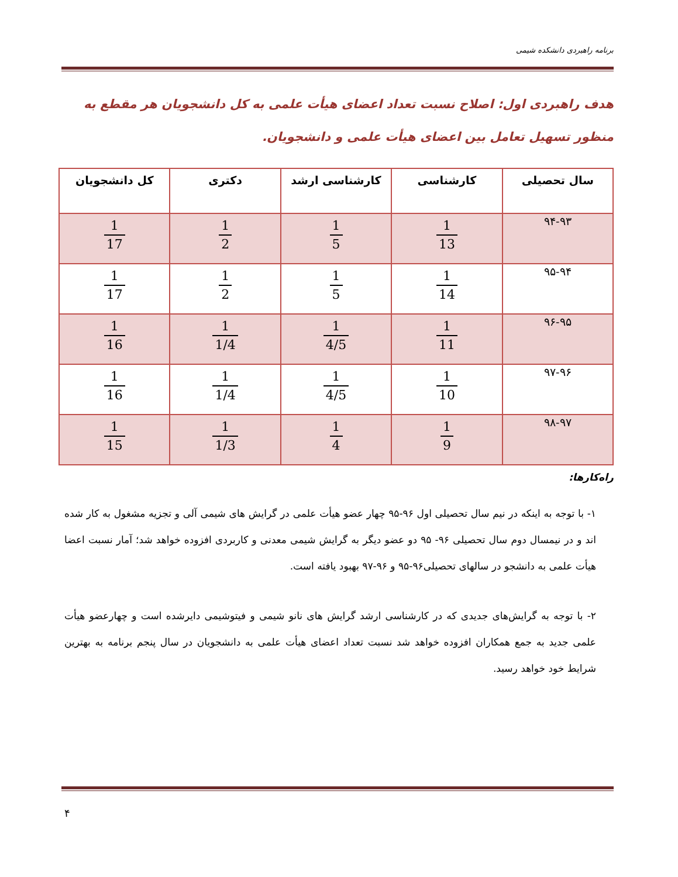برنامه راهبردی دانشکده شیمی
هدف راهبردی اول: اصلاح نسبت تعداد اعضای هیأت علمی به کل دانشجویان هر مقطع به منظور تسهیل تعامل بین اعضای هیأت علمی و دانشجویان.
| سال تحصیلی | کارشناسی | کارشناسی ارشد | دکتری | کل دانشجویان |
| --- | --- | --- | --- | --- |
| ۹۴-۹۳ | 1 13 | 1 5 | 1 2 | 1 17 |
| ۹۵-۹۴ | 1 14 | 1 5 | 1 2 | 1 17 |
| ۹۶-۹۵ | 1 11 | 1 4/5 | 1 1/4 | 1 16 |
| ۹۷-۹۶ | 1 10 | 1 4/5 | 1 1/4 | 1 16 |
| ۹۸-۹۷ | 1 9 | 1 4 | 1 1/3 | 1 15 |
راه‌کارها:
۱- با توجه به اینکه در نیم سال تحصیلی اول ۹۶-۹۵ چهار عضو هیأت علمی در گرایش های شیمی آلی و تجزیه مشغول به کار شده اند و در نیمسال دوم سال تحصیلی ۹۶- ۹۵ دو عضو دیگر به گرایش شیمی معدنی و کاربردی افزوده خواهد شد؛ آمار نسبت اعضا هیأت علمی به دانشجو در سالهای تحصیلی۹۶-۹۵ و ۹۶-۹۷ بهبود یافته است.
۲- با توجه به گرایش‌های جدیدی که در کارشناسی ارشد گرایش های نانو شیمی و فیتوشیمی دایرشده است و چهارعضو هیأت علمی جدید به جمع همکاران افزوده خواهد شد نسبت تعداد اعضای هیأت علمی به دانشجویان در سال پنجم برنامه به بهترین شرایط خود خواهد رسید.
۴